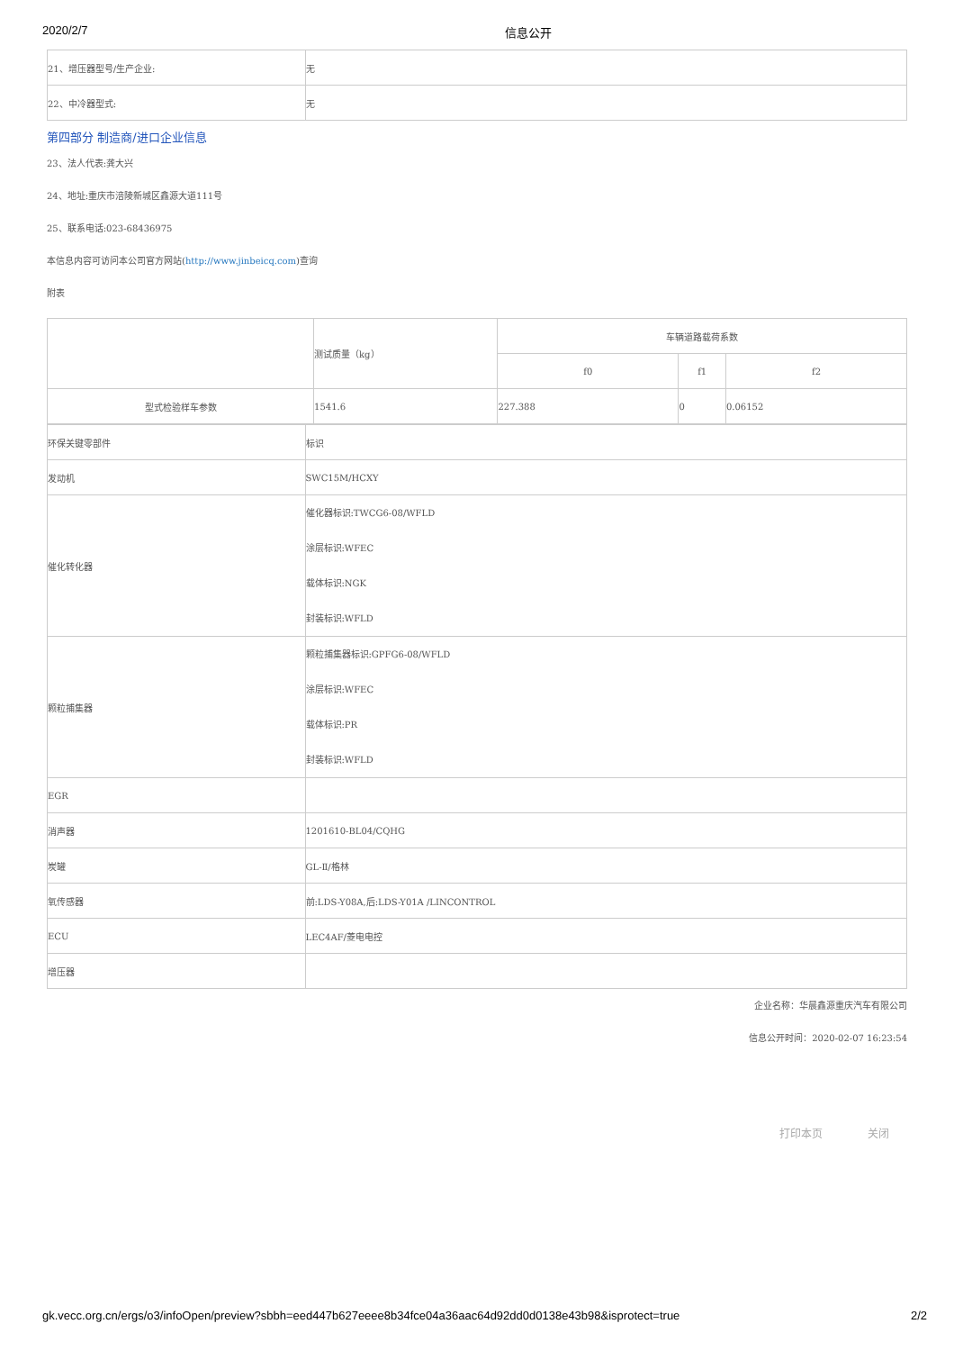2020/2/7 信息公开
| 21、增压器型号/生产企业: | 无 |
| 22、中冷器型式: | 无 |
第四部分 制造商/进口企业信息
23、法人代表:龚大兴
24、地址:重庆市涪陵新城区鑫源大道111号
25、联系电话:023-68436975
本信息内容可访问本公司官方网站(http://www.jinbeicq.com)查询
附表
| | 测试质量（kg） | 车辆道路载荷系数 | | |
| --- | --- | --- | --- | --- |
| | | f0 | f1 | f2 |
| 型式检验样车参数 | 1541.6 | 227.388 | 0 | 0.06152 |
| 环保关键零部件 | 标识 |
| 发动机 | SWC15M/HCXY |
| 催化转化器 | 催化器标识:TWCG6-08/WFLD 涂层标识:WFEC 载体标识:NGK 封装标识:WFLD |
| 颗粒捕集器 | 颗粒捕集器标识:GPFG6-08/WFLD 涂层标识:WFEC 载体标识:PR 封装标识:WFLD |
| EGR | |
| 消声器 | 1201610-BL04/CQHG |
| 炭罐 | GL-Ⅱ/格林 |
| 氧传感器 | 前:LDS-Y08A,后:LDS-Y01A /LINCONTROL |
| ECU | LEC4AF/菱电电控 |
| 增压器 | |
企业名称：华晨鑫源重庆汽车有限公司
信息公开时间：2020-02-07 16:23:54
打印本页 关闭
gk.vecc.org.cn/ergs/o3/infoOpen/preview?sbbh=eed447b627eeee8b34fce04a36aac64d92dd0d0138e43b98&isprotect=true 2/2